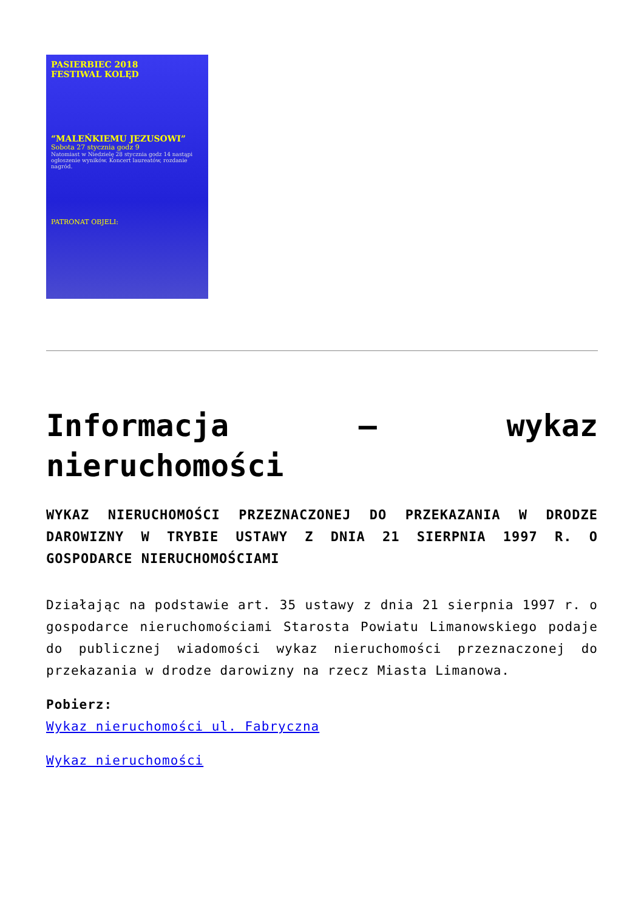PASIERBIEC 2018
FESTIWAL KOLĘD
“MALEŃKIEMU JEZUSOWI”
Sobota 27 stycznia godz 9
Natomiast w Niedzielę 28 stycznia godz 14 nastąpi ogłoszenie wyników. Koncert laureatów, rozdanie nagród.
PATRONAT OBJELI:
Informacja – wykaz nieruchomości
WYKAZ NIERUCHOMOŚCI PRZEZNACZONEJ DO PRZEKAZANIA W DRODZE DAROWIZNY W TRYBIE USTAWY Z DNIA 21 SIERPNIA 1997 R. O GOSPODARCE NIERUCHOMOŚCIAMI
Działając na podstawie art. 35 ustawy z dnia 21 sierpnia 1997 r. o gospodarce nieruchomościami Starosta Powiatu Limanowskiego podaje do publicznej wiadomości wykaz nieruchomości przeznaczonej do przekazania w drodze darowizny na rzecz Miasta Limanowa.
Pobierz:
Wykaz nieruchomości ul. Fabryczna
Wykaz nieruchomości